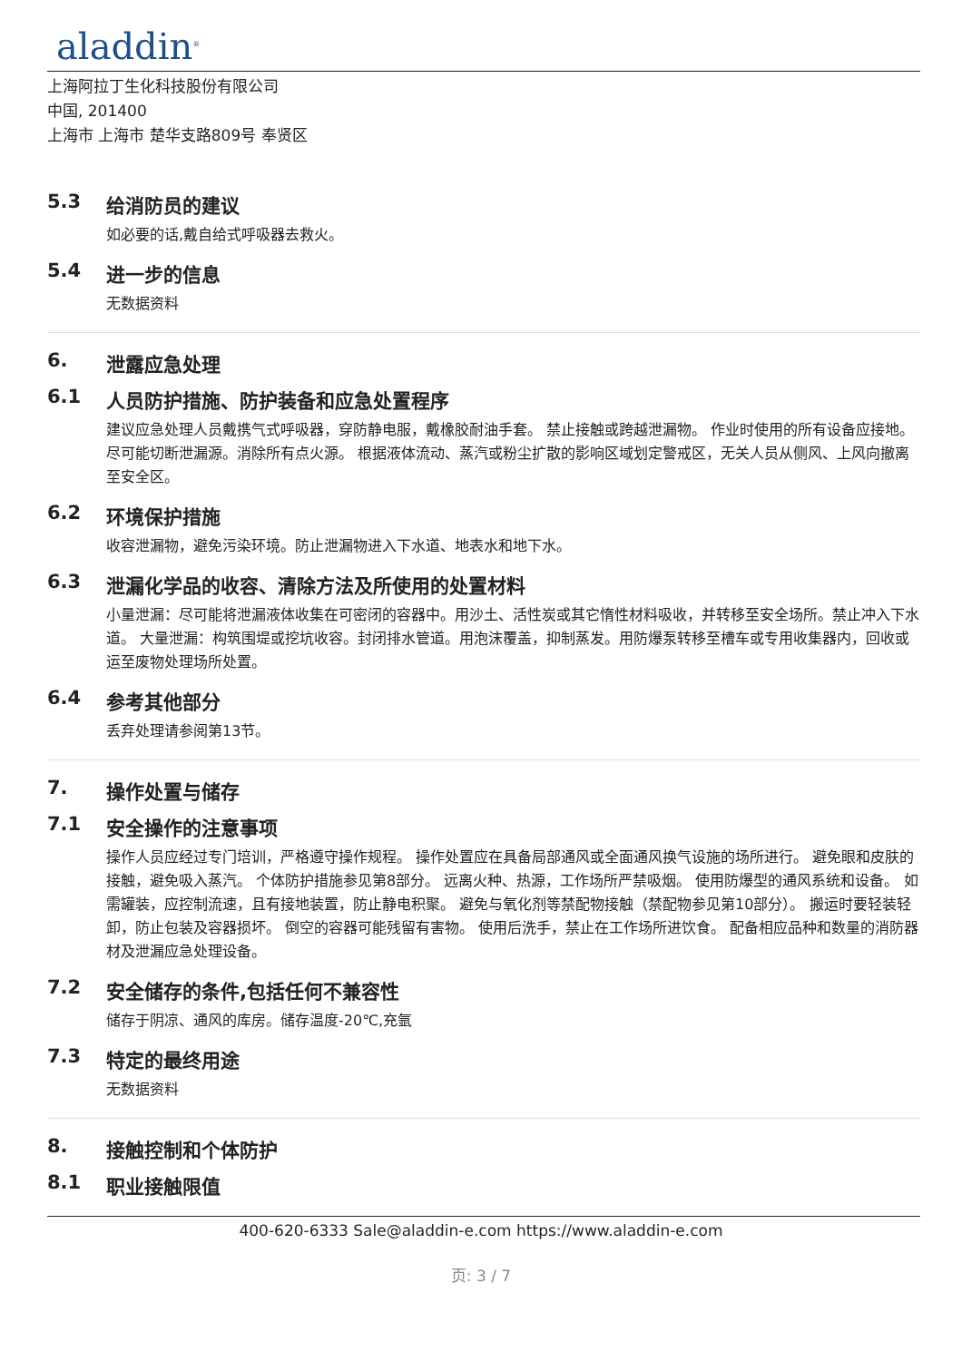aladdin<sup>®</sup>
上海阿拉丁生化科技股份有限公司
中国, 201400
上海市 上海市 楚华支路809号 奉贤区
5.3 给消防员的建议
如必要的话,戴自给式呼吸器去救火。
5.4 进一步的信息
无数据资料
6. 泄露应急处理
6.1 人员防护措施、防护装备和应急处置程序
建议应急处理人员戴携气式呼吸器，穿防静电服，戴橡胶耐油手套。 禁止接触或跨越泄漏物。 作业时使用的所有设备应接地。 尽可能切断泄漏源。消除所有点火源。 根据液体流动、蒸汽或粉尘扩散的影响区域划定警戒区，无关人员从侧风、上风向撤离至安全区。
6.2 环境保护措施
收容泄漏物，避免污染环境。防止泄漏物进入下水道、地表水和地下水。
6.3 泄漏化学品的收容、清除方法及所使用的处置材料
小量泄漏：尽可能将泄漏液体收集在可密闭的容器中。用沙土、活性炭或其它惰性材料吸收，并转移至安全场所。禁止冲入下水道。 大量泄漏：构筑围堤或挖坑收容。封闭排水管道。用泡沫覆盖，抑制蒸发。用防爆泵转移至槽车或专用收集器内，回收或运至废物处理场所处置。
6.4 参考其他部分
丢弃处理请参阅第13节。
7. 操作处置与储存
7.1 安全操作的注意事项
操作人员应经过专门培训，严格遵守操作规程。 操作处置应在具备局部通风或全面通风换气设施的场所进行。 避免眼和皮肤的接触，避免吸入蒸汽。 个体防护措施参见第8部分。 远离火种、热源，工作场所严禁吸烟。 使用防爆型的通风系统和设备。 如需罐装，应控制流速，且有接地装置，防止静电积聚。 避免与氧化剂等禁配物接触（禁配物参见第10部分）。 搬运时要轻装轻卸，防止包装及容器损坏。 倒空的容器可能残留有害物。 使用后洗手，禁止在工作场所进饮食。 配备相应品种和数量的消防器材及泄漏应急处理设备。
7.2 安全储存的条件,包括任何不兼容性
储存于阴凉、通风的库房。储存温度-20℃,充氩
7.3 特定的最终用途
无数据资料
8. 接触控制和个体防护
8.1 职业接触限值
400-620-6333 Sale@aladdin-e.com https://www.aladdin-e.com
页: 3 / 7